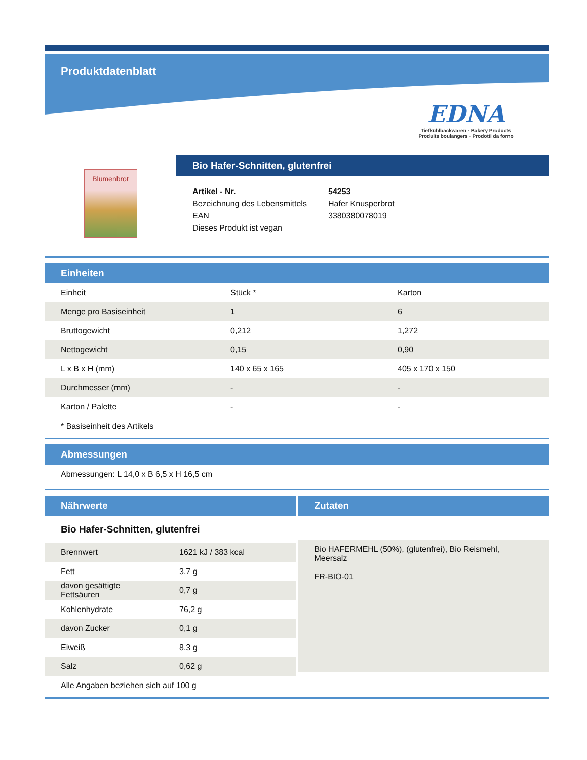Produktdatenblatt
EDNA
Tiefkühlbackwaren · Bakery Products
Produits boulangers · Prodotti da forno
Blumenbrot
Bio Hafer-Schnitten, glutenfrei
| Artikel - Nr. | 54253 |
| Bezeichnung des Lebensmittels | Hafer Knusperbrot |
| EAN | 3380380078019 |
| Dieses Produkt ist vegan | |
Einheiten
| Einheit | Stück * | Karton |
| Menge pro Basiseinheit | 1 | 6 |
| Bruttogewicht | 0,212 | 1,272 |
| Nettogewicht | 0,15 | 0,90 |
| L x B x H (mm) | 140 x 65 x 165 | 405 x 170 x 150 |
| Durchmesser (mm) | - | - |
| Karton / Palette | - | - |
* Basiseinheit des Artikels
Abmessungen
Abmessungen: L 14,0 x B 6,5 x H 16,5 cm
Nährwerte
Bio Hafer-Schnitten, glutenfrei
| Brennwert | 1621 kJ / 383 kcal |
| Fett | 3,7 g |
| davon gesättigte Fettsäuren | 0,7 g |
| Kohlenhydrate | 76,2 g |
| davon Zucker | 0,1 g |
| Eiweiß | 8,3 g |
| Salz | 0,62 g |
Alle Angaben beziehen sich auf 100 g
Zutaten
Bio HAFERMEHL (50%), (glutenfrei), Bio Reismehl, Meersalz
FR-BIO-01